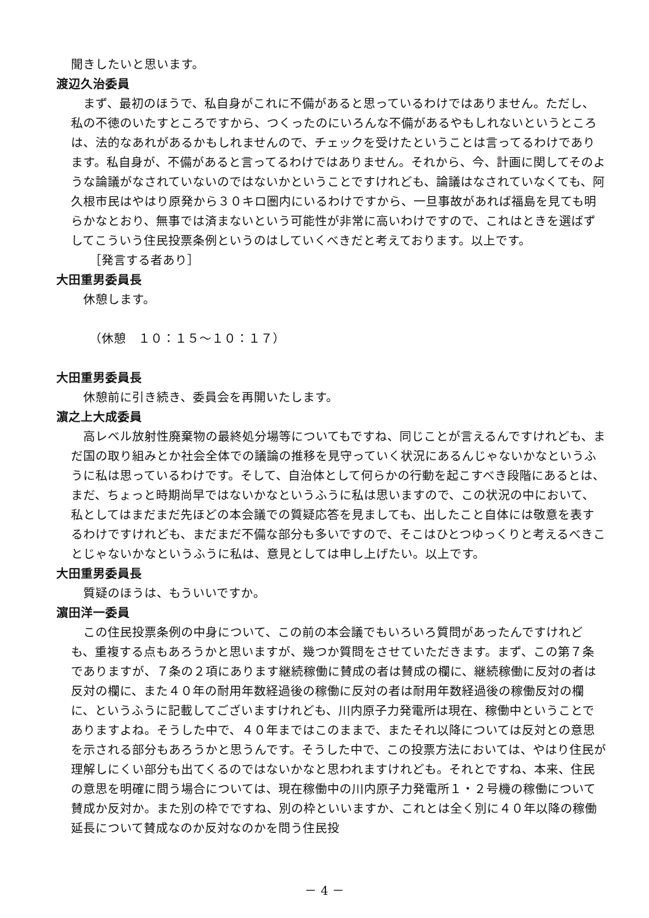聞きしたいと思います。
渡辺久治委員
まず、最初のほうで、私自身がこれに不備があると思っているわけではありません。ただし、私の不徳のいたすところですから、つくったのにいろんな不備があるやもしれないというところは、法的なあれがあるかもしれませんので、チェックを受けたということは言ってるわけであります。私自身が、不備があると言ってるわけではありません。それから、今、計画に関してそのような論議がなされていないのではないかということですけれども、論議はなされていなくても、阿久根市民はやはり原発から３０キロ圏内にいるわけですから、一旦事故があれば福島を見ても明らかなとおり、無事では済まないという可能性が非常に高いわけですので、これはときを選ばずしてこういう住民投票条例というのはしていくべきだと考えております。以上です。
［発言する者あり］
大田重男委員長
休憩します。
（休憩　１０：１５～１０：１７）
大田重男委員長
休憩前に引き続き、委員会を再開いたします。
濵之上大成委員
高レベル放射性廃棄物の最終処分場等についてもですね、同じことが言えるんですけれども、まだ国の取り組みとか社会全体での議論の推移を見守っていく状況にあるんじゃないかなというふうに私は思っているわけです。そして、自治体として何らかの行動を起こすべき段階にあるとは、まだ、ちょっと時期尚早ではないかなというふうに私は思いますので、この状況の中において、私としてはまだまだ先ほどの本会議での質疑応答を見ましても、出したこと自体には敬意を表するわけですけれども、まだまだ不備な部分も多いですので、そこはひとつゆっくりと考えるべきことじゃないかなというふうに私は、意見としては申し上げたい。以上です。
大田重男委員長
質疑のほうは、もういいですか。
濵田洋一委員
この住民投票条例の中身について、この前の本会議でもいろいろ質問があったんですけれども、重複する点もあろうかと思いますが、幾つか質問をさせていただきます。まず、この第７条でありますが、７条の２項にあります継続稼働に賛成の者は賛成の欄に、継続稼働に反対の者は反対の欄に、また４０年の耐用年数経過後の稼働に反対の者は耐用年数経過後の稼働反対の欄に、というふうに記載してございますけれども、川内原子力発電所は現在、稼働中ということでありますよね。そうした中で、４０年まではこのままで、またそれ以降については反対との意思を示される部分もあろうかと思うんです。そうした中で、この投票方法においては、やはり住民が理解しにくい部分も出てくるのではないかなと思われますけれども。それとですね、本来、住民の意思を明確に問う場合については、現在稼働中の川内原子力発電所１・２号機の稼働について賛成か反対か。また別の枠でですね、別の枠といいますか、これとは全く別に４０年以降の稼働延長について賛成なのか反対なのかを問う住民投
－ 4 －